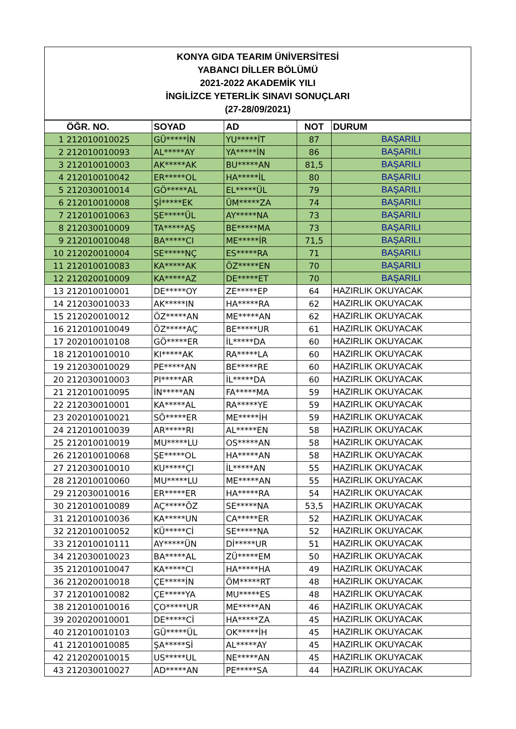KONYA GIDA TEARIM ÜNİVERSİTESİ
YABANCI DİLLER BÖLÜMÜ
2021-2022 AKADEMİK YILI
İNGİLİZCE YETERLİK SINAVI SONUÇLARI
(27-28/09/2021)
| | ÖĞR. NO. | SOYAD | AD | NOT | DURUM |
| --- | --- | --- | --- | --- | --- |
| 1 | 212010010025 | GÜ*****İN | YU*****İT | 87 | BAŞARILI |
| 2 | 212010010093 | AL*****AY | YA*****İN | 86 | BAŞARILI |
| 3 | 212010010003 | AK*****AK | BU*****AN | 81,5 | BAŞARILI |
| 4 | 212010010042 | ER*****OL | HA*****İL | 80 | BAŞARILI |
| 5 | 212030010014 | GÖ*****AL | EL*****ÜL | 79 | BAŞARILI |
| 6 | 212010010008 | Şİ*****EK | ÜM*****ZA | 74 | BAŞARILI |
| 7 | 212010010063 | ŞE*****ÜL | AY*****NA | 73 | BAŞARILI |
| 8 | 212030010009 | TA*****AŞ | BE*****MA | 73 | BAŞARILI |
| 9 | 212010010048 | BA*****CI | ME*****İR | 71,5 | BAŞARILI |
| 10 | 212020010004 | SE*****NÇ | ES*****RA | 71 | BAŞARILI |
| 11 | 212010010083 | KA*****AK | ÖZ*****EN | 70 | BAŞARILI |
| 12 | 212020010009 | KA*****AZ | DE*****ET | 70 | BAŞARILI |
| 13 | 212010010001 | DE*****OY | ZE*****EP | 64 | HAZIRLIK OKUYACAK |
| 14 | 212030010033 | AK*****IN | HA*****RA | 62 | HAZIRLIK OKUYACAK |
| 15 | 212020010012 | ÖZ*****AN | ME*****AN | 62 | HAZIRLIK OKUYACAK |
| 16 | 212010010049 | ÖZ*****AÇ | BE*****UR | 61 | HAZIRLIK OKUYACAK |
| 17 | 202010010108 | GÖ*****ER | İL*****DA | 60 | HAZIRLIK OKUYACAK |
| 18 | 212010010010 | KI*****AK | RA*****LA | 60 | HAZIRLIK OKUYACAK |
| 19 | 212030010029 | PE*****AN | BE*****RE | 60 | HAZIRLIK OKUYACAK |
| 20 | 212030010003 | PI*****AR | İL*****DA | 60 | HAZIRLIK OKUYACAK |
| 21 | 212010010095 | İN*****AN | FA*****MA | 59 | HAZIRLIK OKUYACAK |
| 22 | 212030010001 | KA*****AL | RA*****YE | 59 | HAZIRLIK OKUYACAK |
| 23 | 202010010021 | SÖ*****ER | ME*****İH | 59 | HAZIRLIK OKUYACAK |
| 24 | 212010010039 | AR*****RI | AL*****EN | 58 | HAZIRLIK OKUYACAK |
| 25 | 212010010019 | MU*****LU | OS*****AN | 58 | HAZIRLIK OKUYACAK |
| 26 | 212010010068 | ŞE*****OL | HA*****AN | 58 | HAZIRLIK OKUYACAK |
| 27 | 212030010010 | KU*****ÇI | İL*****AN | 55 | HAZIRLIK OKUYACAK |
| 28 | 212010010060 | MU*****LU | ME*****AN | 55 | HAZIRLIK OKUYACAK |
| 29 | 212030010016 | ER*****ER | HA*****RA | 54 | HAZIRLIK OKUYACAK |
| 30 | 212010010089 | AÇ*****ÖZ | SE*****NA | 53,5 | HAZIRLIK OKUYACAK |
| 31 | 212010010036 | KA*****UN | CA*****ER | 52 | HAZIRLIK OKUYACAK |
| 32 | 212010010052 | KÜ*****Cİ | SE*****NA | 52 | HAZIRLIK OKUYACAK |
| 33 | 212010010111 | AY*****ÜN | Dİ*****UR | 51 | HAZIRLIK OKUYACAK |
| 34 | 212030010023 | BA*****AL | ZÜ*****EM | 50 | HAZIRLIK OKUYACAK |
| 35 | 212010010047 | KA*****CI | HA*****HA | 49 | HAZIRLIK OKUYACAK |
| 36 | 212020010018 | ÇE*****İN | ÖM*****RT | 48 | HAZIRLIK OKUYACAK |
| 37 | 212010010082 | ÇE*****YA | MU*****ES | 48 | HAZIRLIK OKUYACAK |
| 38 | 212010010016 | ÇO*****UR | ME*****AN | 46 | HAZIRLIK OKUYACAK |
| 39 | 202020010001 | DE*****Cİ | HA*****ZA | 45 | HAZIRLIK OKUYACAK |
| 40 | 212010010103 | GÜ*****ÜL | OK*****İH | 45 | HAZIRLIK OKUYACAK |
| 41 | 212010010085 | ŞA*****Sİ | AL*****AY | 45 | HAZIRLIK OKUYACAK |
| 42 | 212020010015 | US*****UL | NE*****AN | 45 | HAZIRLIK OKUYACAK |
| 43 | 212030010027 | AD*****AN | PE*****SA | 44 | HAZIRLIK OKUYACAK |